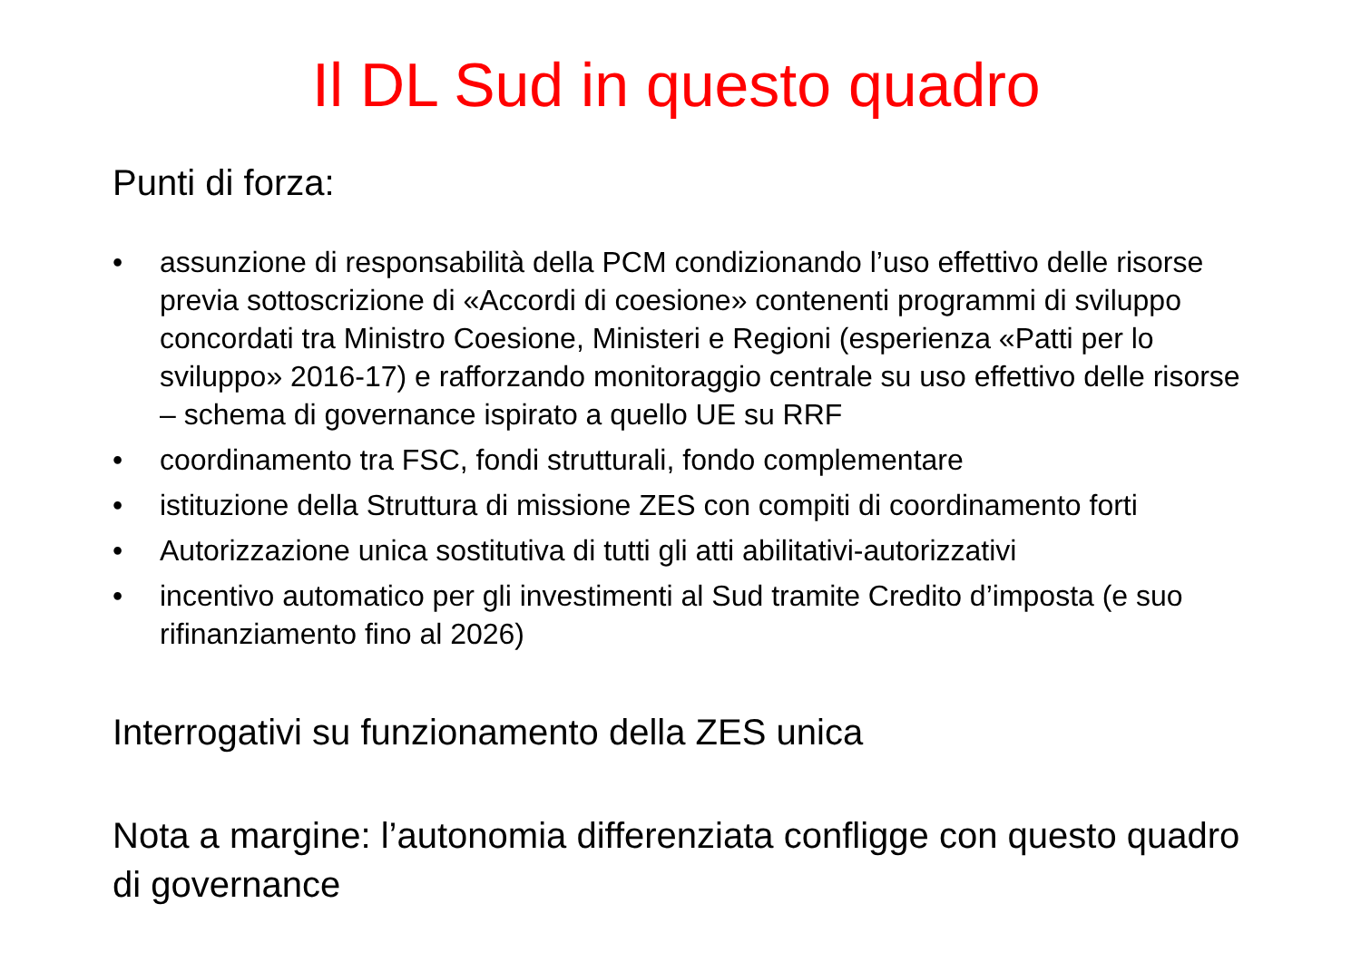Il DL Sud in questo quadro
Punti di forza:
• assunzione di responsabilità della PCM condizionando l’uso effettivo delle risorse previa sottoscrizione di «Accordi di coesione» contenenti programmi di sviluppo concordati tra Ministro Coesione, Ministeri e Regioni (esperienza «Patti per lo sviluppo» 2016-17) e rafforzando monitoraggio centrale su uso effettivo delle risorse – schema di governance ispirato a quello UE su RRF
• coordinamento tra FSC, fondi strutturali, fondo complementare
• istituzione della Struttura di missione ZES con compiti di coordinamento forti
• Autorizzazione unica sostitutiva di tutti gli atti abilitativi-autorizzativi
• incentivo automatico per gli investimenti al Sud tramite Credito d’imposta (e suo rifinanziamento fino al 2026)
Interrogativi su funzionamento della ZES unica
Nota a margine: l’autonomia differenziata confligge con questo quadro di governance